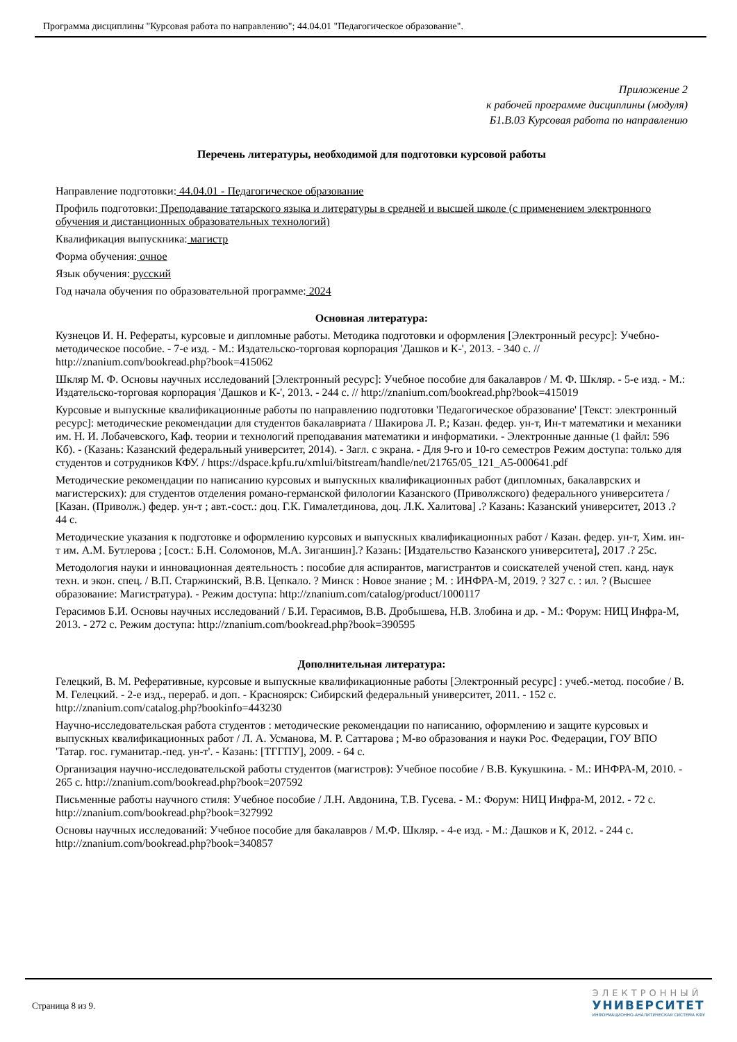Программа дисциплины "Курсовая работа по направлению"; 44.04.01 "Педагогическое образование".
Приложение 2
к рабочей программе дисциплины (модуля)
Б1.В.03 Курсовая работа по направлению
Перечень литературы, необходимой для подготовки курсовой работы
Направление подготовки: 44.04.01 - Педагогическое образование
Профиль подготовки: Преподавание татарского языка и литературы в средней и высшей школе (с применением электронного обучения и дистанционных образовательных технологий)
Квалификация выпускника: магистр
Форма обучения: очное
Язык обучения: русский
Год начала обучения по образовательной программе: 2024
Основная литература:
Кузнецов И. Н. Рефераты, курсовые и дипломные работы. Методика подготовки и оформления [Электронный ресурс]: Учебно-методическое пособие. - 7-е изд. - М.: Издательско-торговая корпорация 'Дашков и К-', 2013. - 340 с. // http://znanium.com/bookread.php?book=415062
Шкляр М. Ф. Основы научных исследований [Электронный ресурс]: Учебное пособие для бакалавров / М. Ф. Шкляр. - 5-е изд. - М.: Издательско-торговая корпорация 'Дашков и К-', 2013. - 244 с. // http://znanium.com/bookread.php?book=415019
Курсовые и выпускные квалификационные работы по направлению подготовки 'Педагогическое образование' [Текст: электронный ресурс]: методические рекомендации для студентов бакалавриата / Шакирова Л. Р.; Казан. федер. ун-т, Ин-т математики и механики им. Н. И. Лобачевского, Каф. теории и технологий преподавания математики и информатики. - Электронные данные (1 файл: 596 Кб). - (Казань: Казанский федеральный университет, 2014). - Загл. с экрана. - Для 9-го и 10-го семестров Режим доступа: только для студентов и сотрудников КФУ. / https://dspace.kpfu.ru/xmlui/bitstream/handle/net/21765/05_121_A5-000641.pdf
Методические рекомендации по написанию курсовых и выпускных квалификационных работ (дипломных, бакалаврских и магистерских): для студентов отделения романо-германской филологии Казанского (Приволжского) федерального университета / [Казан. (Приволж.) федер. ун-т ; авт.-сост.: доц. Г.К. Гималетдинова, доц. Л.К. Халитова] .? Казань: Казанский университет, 2013 .? 44 с.
Методические указания к подготовке и оформлению курсовых и выпускных квалификационных работ / Казан. федер. ун-т, Хим. ин-т им. А.М. Бутлерова ; [сост.: Б.Н. Соломонов, М.А. Зиганшин].? Казань: [Издательство Казанского университета], 2017 .? 25с.
Методология науки и инновационная деятельность : пособие для аспирантов, магистрантов и соискателей ученой степ. канд. наук техн. и экон. спец. / В.П. Старжинский, В.В. Цепкало. ? Минск : Новое знание ; М. : ИНФРА-М, 2019. ? 327 с. : ил. ? (Высшее образование: Магистратура). - Режим доступа: http://znanium.com/catalog/product/1000117
Герасимов Б.И. Основы научных исследований / Б.И. Герасимов, В.В. Дробышева, Н.В. Злобина и др. - М.: Форум: НИЦ Инфра-М, 2013. - 272 с. Режим доступа: http://znanium.com/bookread.php?book=390595
Дополнительная литература:
Гелецкий, В. М. Реферативные, курсовые и выпускные квалификационные работы [Электронный ресурс] : учеб.-метод. пособие / В. М. Гелецкий. - 2-е изд., перераб. и доп. - Красноярск: Сибирский федеральный университет, 2011. - 152 с. http://znanium.com/catalog.php?bookinfo=443230
Научно-исследовательская работа студентов : методические рекомендации по написанию, оформлению и защите курсовых и выпускных квалификационных работ / Л. А. Усманова, М. Р. Саттарова ; М-во образования и науки Рос. Федерации, ГОУ ВПО 'Татар. гос. гуманитар.-пед. ун-т'. - Казань: [ТГГПУ], 2009. - 64 с.
Организация научно-исследовательской работы студентов (магистров): Учебное пособие / В.В. Кукушкина. - М.: ИНФРА-М, 2010. - 265 с. http://znanium.com/bookread.php?book=207592
Письменные работы научного стиля: Учебное пособие / Л.Н. Авдонина, Т.В. Гусева. - М.: Форум: НИЦ Инфра-М, 2012. - 72 с. http://znanium.com/bookread.php?book=327992
Основы научных исследований: Учебное пособие для бакалавров / М.Ф. Шкляр. - 4-е изд. - М.: Дашков и К, 2012. - 244 с. http://znanium.com/bookread.php?book=340857
Страница 8 из 9.
ЭЛЕКТРОННЫЙ
УНИВЕРСИТЕТ
ИНФОРМАЦИОННО-АНАЛИТИЧЕСКАЯ СИСТЕМА КФУ